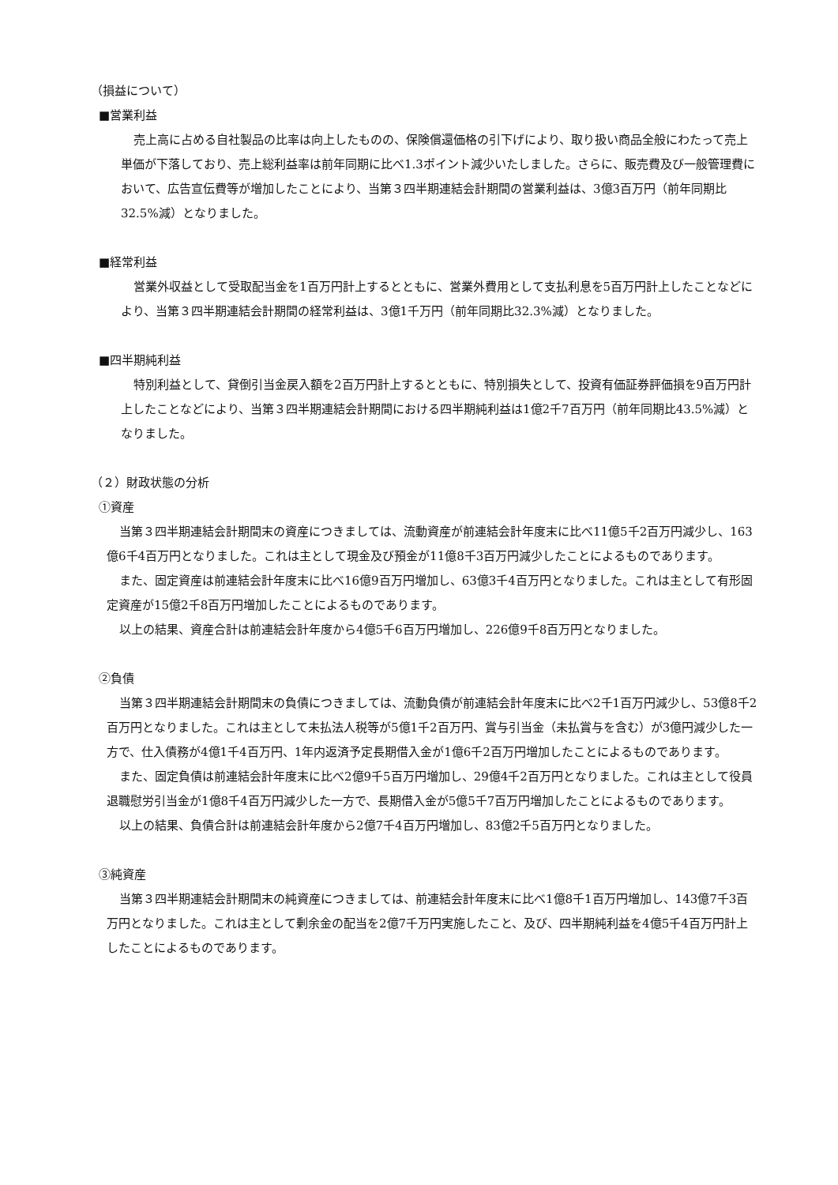（損益について）
■営業利益
売上高に占める自社製品の比率は向上したものの、保険償還価格の引下げにより、取り扱い商品全般にわたって売上単価が下落しており、売上総利益率は前年同期に比べ1.3ポイント減少いたしました。さらに、販売費及び一般管理費において、広告宣伝費等が増加したことにより、当第３四半期連結会計期間の営業利益は、3億3百万円（前年同期比32.5%減）となりました。
■経常利益
営業外収益として受取配当金を1百万円計上するとともに、営業外費用として支払利息を5百万円計上したことなどにより、当第３四半期連結会計期間の経常利益は、3億1千万円（前年同期比32.3%減）となりました。
■四半期純利益
特別利益として、貸倒引当金戻入額を2百万円計上するとともに、特別損失として、投資有価証券評価損を9百万円計上したことなどにより、当第３四半期連結会計期間における四半期純利益は1億2千7百万円（前年同期比43.5%減）となりました。
（２）財政状態の分析
①資産
当第３四半期連結会計期間末の資産につきましては、流動資産が前連結会計年度末に比べ11億5千2百万円減少し、163億6千4百万円となりました。これは主として現金及び預金が11億8千3百万円減少したことによるものであります。
また、固定資産は前連結会計年度末に比べ16億9百万円増加し、63億3千4百万円となりました。これは主として有形固定資産が15億2千8百万円増加したことによるものであります。
以上の結果、資産合計は前連結会計年度から4億5千6百万円増加し、226億9千8百万円となりました。
②負債
当第３四半期連結会計期間末の負債につきましては、流動負債が前連結会計年度末に比べ2千1百万円減少し、53億8千2百万円となりました。これは主として未払法人税等が5億1千2百万円、賞与引当金（未払賞与を含む）が3億円減少した一方で、仕入債務が4億1千4百万円、1年内返済予定長期借入金が1億6千2百万円増加したことによるものであります。
また、固定負債は前連結会計年度末に比べ2億9千5百万円増加し、29億4千2百万円となりました。これは主として役員退職慰労引当金が1億8千4百万円減少した一方で、長期借入金が5億5千7百万円増加したことによるものであります。
以上の結果、負債合計は前連結会計年度から2億7千4百万円増加し、83億2千5百万円となりました。
③純資産
当第３四半期連結会計期間末の純資産につきましては、前連結会計年度末に比べ1億8千1百万円増加し、143億7千3百万円となりました。これは主として剰余金の配当を2億7千万円実施したこと、及び、四半期純利益を4億5千4百万円計上したことによるものであります。